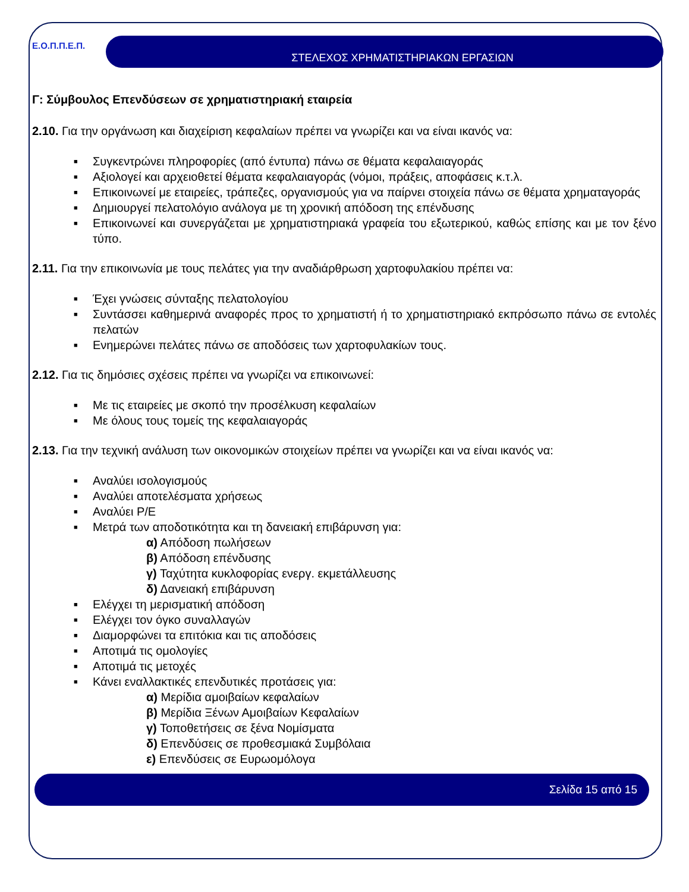Ε.Ο.Π.Π.Ε.Π.
ΣΤΕΛΕΧΟΣ ΧΡΗΜΑΤΙΣΤΗΡΙΑΚΩΝ ΕΡΓΑΣΙΩΝ
Γ: Σύμβουλος Επενδύσεων σε χρηματιστηριακή εταιρεία
2.10. Για την οργάνωση και διαχείριση κεφαλαίων πρέπει να γνωρίζει και να είναι ικανός να:
■ Συγκεντρώνει πληροφορίες (από έντυπα) πάνω σε θέματα κεφαλαιαγοράς
■ Αξιολογεί και αρχειοθετεί θέματα κεφαλαιαγοράς (νόμοι, πράξεις, αποφάσεις κ.τ.λ.
■ Επικοινωνεί με εταιρείες, τράπεζες, οργανισμούς για να παίρνει στοιχεία πάνω σε θέματα χρηματαγοράς
■ Δημιουργεί πελατολόγιο ανάλογα με τη χρονική απόδοση της επένδυσης
■ Επικοινωνεί και συνεργάζεται με χρηματιστηριακά γραφεία του εξωτερικού, καθώς επίσης και με τον ξένο τύπο.
2.11. Για την επικοινωνία με τους πελάτες για την αναδιάρθρωση χαρτοφυλακίου πρέπει να:
■ Έχει γνώσεις σύνταξης πελατολογίου
■ Συντάσσει καθημερινά αναφορές προς το χρηματιστή ή το χρηματιστηριακό εκπρόσωπο πάνω σε εντολές πελατών
■ Ενημερώνει πελάτες πάνω σε αποδόσεις των χαρτοφυλακίων τους.
2.12. Για τις δημόσιες σχέσεις πρέπει να γνωρίζει να επικοινωνεί:
■ Με τις εταιρείες με σκοπό την προσέλκυση κεφαλαίων
■ Με όλους τους τομείς της κεφαλαιαγοράς
2.13. Για την τεχνική ανάλυση των οικονομικών στοιχείων πρέπει να γνωρίζει και να είναι ικανός να:
■ Αναλύει ισολογισμούς
■ Αναλύει αποτελέσματα χρήσεως
■ Αναλύει P/E
■ Μετρά των αποδοτικότητα και τη δανειακή επιβάρυνση για:
α) Απόδοση πωλήσεων
β) Απόδοση επένδυσης
γ) Ταχύτητα κυκλοφορίας ενεργ. εκμετάλλευσης
δ) Δανειακή επιβάρυνση
■ Ελέγχει τη μερισματική απόδοση
■ Ελέγχει τον όγκο συναλλαγών
■ Διαμορφώνει τα επιτόκια και τις αποδόσεις
■ Αποτιμά τις ομολογίες
■ Αποτιμά τις μετοχές
■ Κάνει εναλλακτικές επενδυτικές προτάσεις για:
α) Μερίδια αμοιβαίων κεφαλαίων
β) Μερίδια Ξένων Αμοιβαίων Κεφαλαίων
γ) Τοποθετήσεις σε ξένα Νομίσματα
δ) Επενδύσεις σε προθεσμιακά Συμβόλαια
ε) Επενδύσεις σε Ευρωομόλογα
Σελίδα 15 από 15